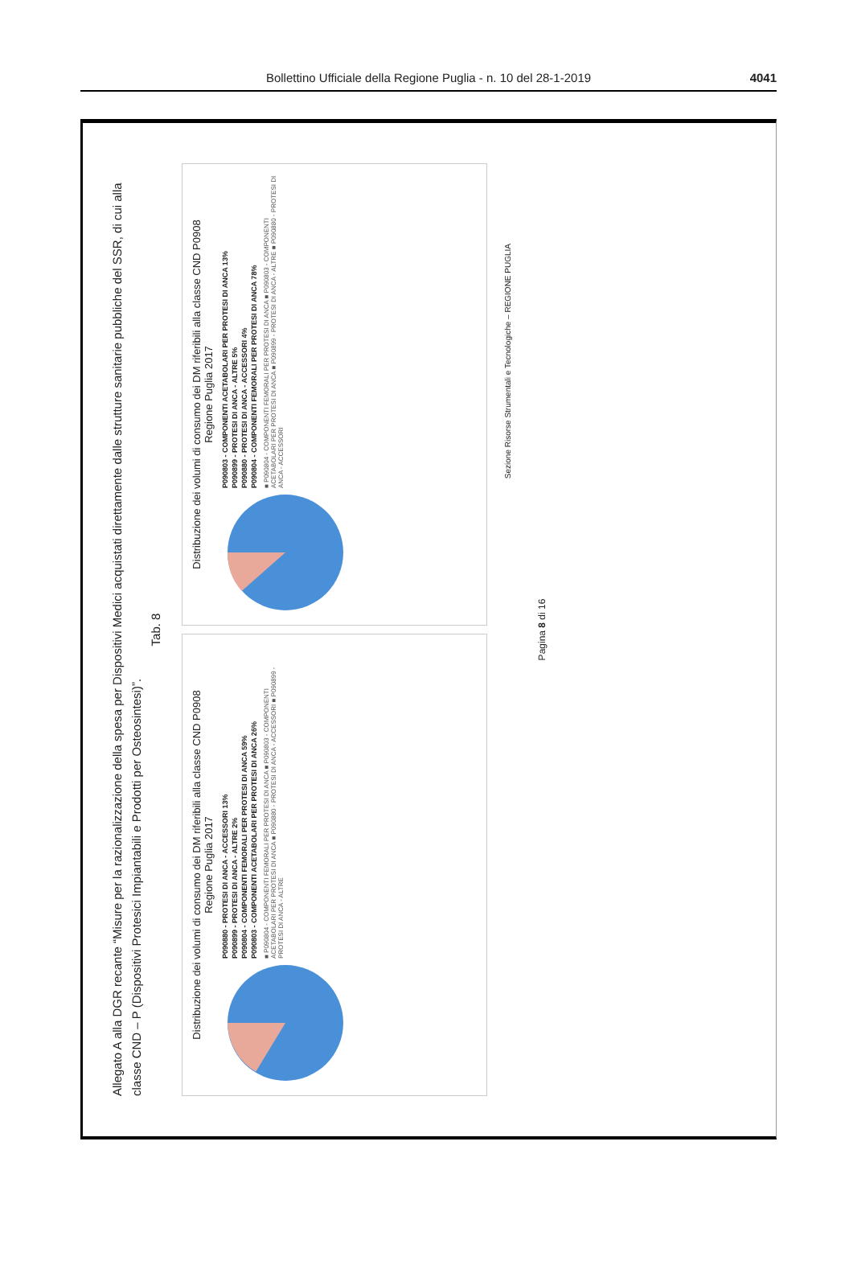Bollettino Ufficiale della Regione Puglia - n. 10 del 28-1-2019
4041
Allegato A alla DGR recante “Misure per la razionalizzazione della spesa per Dispositivi Medici acquistati direttamente dalle strutture sanitarie pubbliche del SSR, di cui alla classe CND – P (Dispositivi Protesici Impiantabili e Prodotti per Osteosintesi)”.
Tab. 8
Distribuzione dei volumi di consumo dei DM riferibili alla classe CND P0908
Regione Puglia 2017
P090880 - PROTESI DI ANCA - ACCESSORI 13%
P090899 - PROTESI DI ANCA - ALTRE 2%
P090804 - COMPONENTI FEMORALI PER PROTESI DI ANCA 59%
P090803 - COMPONENTI ACETABOLARI PER PROTESI DI ANCA 26%
■ P090804 - COMPONENTI FEMORALI PER PROTESI DI ANCA ■ P090803 - COMPONENTI ACETABOLARI PER PROTESI DI ANCA ■ P090880 - PROTESI DI ANCA - ACCESSORI ■ P090899 - PROTESI DI ANCA - ALTRE
Distribuzione dei volumi di consumo dei DM riferibili alla classe CND P0908
Regione Puglia 2017
P090803 - COMPONENTI ACETABOLARI PER PROTESI DI ANCA 13%
P090899 - PROTESI DI ANCA - ALTRE 5%
P090880 - PROTESI DI ANCA - ACCESSORI 4%
P090804 - COMPONENTI FEMORALI PER PROTESI DI ANCA 78%
■ P090804 - COMPONENTI FEMORALI PER PROTESI DI ANCA ■ P090803 - COMPONENTI ACETABOLARI PER PROTESI DI ANCA ■ P090899 - PROTESI DI ANCA - ALTRE ■ P090880 - PROTESI DI ANCA - ACCESSORI
Sezione Risorse Strumentali e Tecnologiche – REGIONE PUGLIA
Pagina 8 di 16